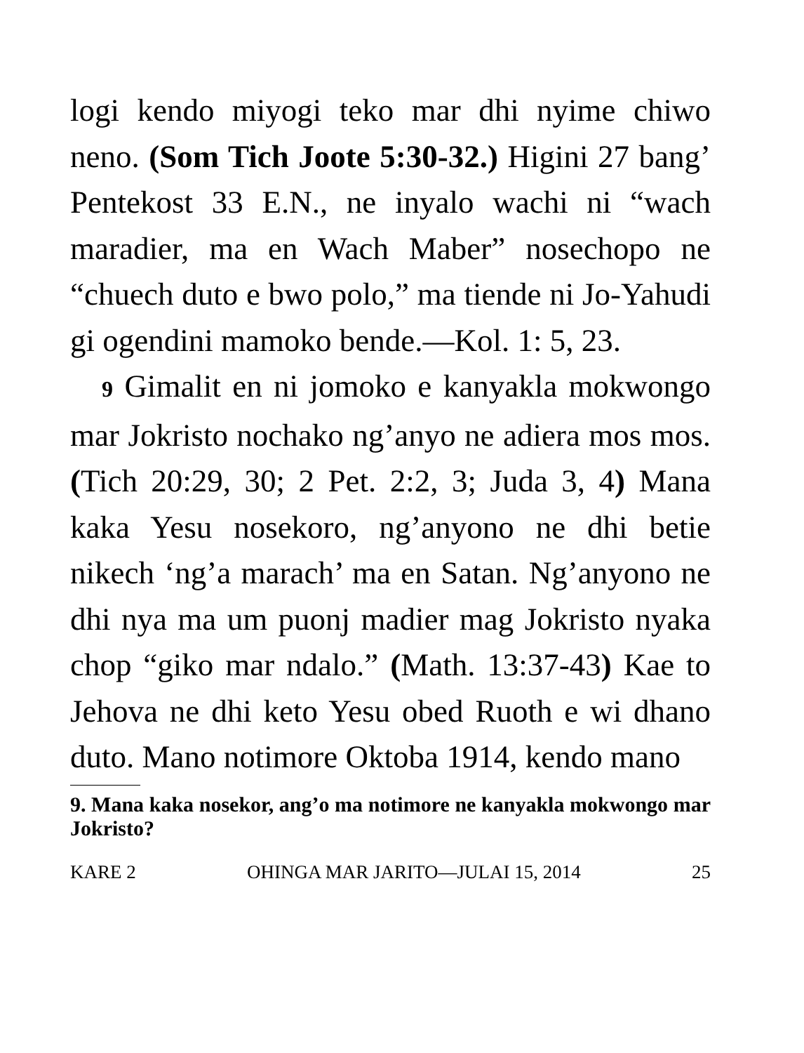logi kendo miyogi teko mar dhi nyime chiwo neno. (Som Tich Joote 5:30-32.) Higini 27 bang’ Pentekost 33 E.N., ne inyalo wachi ni “wach maradier, ma en Wach Maber” nosechopo ne “chuech duto e bwo polo,” ma tiende ni Jo-Yahudi gi ogendini mamoko bende.—Kol. 1: 5, 23.
9 Gimalit en ni jomoko e kanyakla mokwongo mar Jokristo nochako ng’anyo ne adiera mos mos. (Tich 20:29, 30; 2 Pet. 2:2, 3; Juda 3, 4) Mana kaka Yesu nosekoro, ng’anyono ne dhi betie nikech ‘ng’a marach’ ma en Satan. Ng’anyono ne dhi nya ma um puonj madier mag Jokristo nyaka chop “giko mar ndalo.” (Math. 13:37-43) Kae to Jehova ne dhi keto Yesu obed Ruoth e wi dhano duto. Mano notimore Oktoba 1914, kendo mano
9. Mana kaka nosekor, ang’o ma notimore ne kanyakla mokwongo mar Jokristo?
KARE 2 OHINGA MAR JARITO—JULAI 15, 2014 25